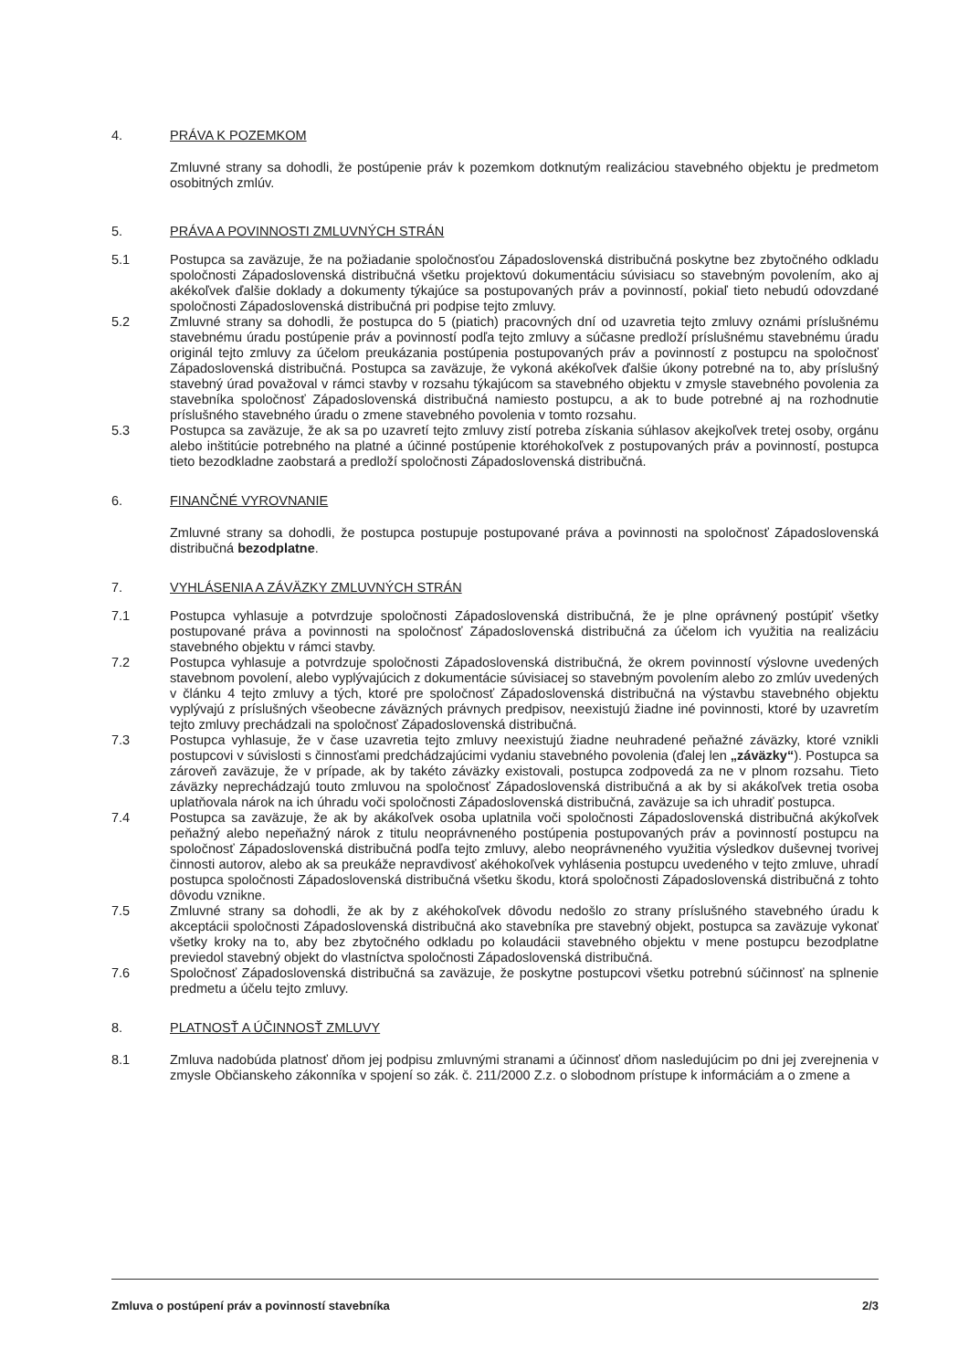4. PRÁVA K POZEMKOM
Zmluvné strany sa dohodli, že postúpenie práv k pozemkom dotknutým realizáciou stavebného objektu je predmetom osobitných zmlúv.
5. PRÁVA A POVINNOSTI ZMLUVNÝCH STRÁN
5.1 Postupca sa zaväzuje, že na požiadanie spoločnosťou Západoslovenská distribučná poskytne bez zbytočného odkladu spoločnosti Západoslovenská distribučná všetku projektovú dokumentáciu súvisiacu so stavebným povolením, ako aj akékoľvek ďalšie doklady a dokumenty týkajúce sa postupovaných práv a povinností, pokiaľ tieto nebudú odovzdané spoločnosti Západoslovenská distribučná pri podpise tejto zmluvy.
5.2 Zmluvné strany sa dohodli, že postupca do 5 (piatich) pracovných dní od uzavretia tejto zmluvy oznámi príslušnému stavebnému úradu postúpenie práv a povinností podľa tejto zmluvy a súčasne predloží príslušnému stavebnému úradu originál tejto zmluvy za účelom preukázania postúpenia postupovaných práv a povinností z postupcu na spoločnosť Západoslovenská distribučná. Postupca sa zaväzuje, že vykoná akékoľvek ďalšie úkony potrebné na to, aby príslušný stavebný úrad považoval v rámci stavby v rozsahu týkajúcom sa stavebného objektu v zmysle stavebného povolenia za stavebníka spoločnosť Západoslovenská distribučná namiesto postupcu, a ak to bude potrebné aj na rozhodnutie príslušného stavebného úradu o zmene stavebného povolenia v tomto rozsahu.
5.3 Postupca sa zaväzuje, že ak sa po uzavretí tejto zmluvy zistí potreba získania súhlasov akejkoľvek tretej osoby, orgánu alebo inštitúcie potrebného na platné a účinné postúpenie ktoréhokoľvek z postupovaných práv a povinností, postupca tieto bezodkladne zaobstará a predloží spoločnosti Západoslovenská distribučná.
6. FINANČNÉ VYROVNANIE
Zmluvné strany sa dohodli, že postupca postupuje postupované práva a povinnosti na spoločnosť Západoslovenská distribučná bezodplatne.
7. VYHLÁSENIA A ZÁVÄZKY ZMLUVNÝCH STRÁN
7.1 Postupca vyhlasuje a potvrdzuje spoločnosti Západoslovenská distribučná, že je plne oprávnený postúpiť všetky postupované práva a povinnosti na spoločnosť Západoslovenská distribučná za účelom ich využitia na realizáciu stavebného objektu v rámci stavby.
7.2 Postupca vyhlasuje a potvrdzuje spoločnosti Západoslovenská distribučná, že okrem povinností výslovne uvedených stavebnom povolení, alebo vyplývajúcich z dokumentácie súvisiacej so stavebným povolením alebo zo zmlúv uvedených v článku 4 tejto zmluvy a tých, ktoré pre spoločnosť Západoslovenská distribučná na výstavbu stavebného objektu vyplývajú z príslušných všeobecne záväzných právnych predpisov, neexistujú žiadne iné povinnosti, ktoré by uzavretím tejto zmluvy prechádzali na spoločnosť Západoslovenská distribučná.
7.3 Postupca vyhlasuje, že v čase uzavretia tejto zmluvy neexistujú žiadne neuhradené peňažné záväzky, ktoré vznikli postupcovi v súvislosti s činnosťami predchádzajúcimi vydaniu stavebného povolenia (ďalej len „záväzky“). Postupca sa zároveň zaväzuje, že v prípade, ak by takéto záväzky existovali, postupca zodpovedá za ne v plnom rozsahu. Tieto záväzky neprechádzajú touto zmluvou na spoločnosť Západoslovenská distribučná a ak by si akákoľvek tretia osoba uplatňovala nárok na ich úhradu voči spoločnosti Západoslovenská distribučná, zaväzuje sa ich uhradiť postupca.
7.4 Postupca sa zaväzuje, že ak by akákoľvek osoba uplatnila voči spoločnosti Západoslovenská distribučná akýkoľvek peňažný alebo nepeňažný nárok z titulu neoprávneného postúpenia postupovaných práv a povinností postupcu na spoločnosť Západoslovenská distribučná podľa tejto zmluvy, alebo neoprávneného využitia výsledkov duševnej tvorivej činnosti autorov, alebo ak sa preukáže nepravdivosť akéhokoľvek vyhlásenia postupcu uvedeného v tejto zmluve, uhradí postupca spoločnosti Západoslovenská distribučná všetku škodu, ktorá spoločnosti Západoslovenská distribučná z tohto dôvodu vznikne.
7.5 Zmluvné strany sa dohodli, že ak by z akéhokoľvek dôvodu nedošlo zo strany príslušného stavebného úradu k akceptácii spoločnosti Západoslovenská distribučná ako stavebníka pre stavebný objekt, postupca sa zaväzuje vykonať všetky kroky na to, aby bez zbytočného odkladu po kolaudácii stavebného objektu v mene postupcu bezodplatne previedol stavebný objekt do vlastníctva spoločnosti Západoslovenská distribučná.
7.6 Spoločnosť Západoslovenská distribučná sa zaväzuje, že poskytne postupcovi všetku potrebnú súčinnosť na splnenie predmetu a účelu tejto zmluvy.
8. PLATNOSŤ A ÚČINNOSŤ ZMLUVY
8.1 Zmluva nadobúda platnosť dňom jej podpisu zmluvnými stranami a účinnosť dňom nasledujúcim po dni jej zverejnenia v zmysle Občianskeho zákonníka v spojení so zák. č. 211/2000 Z.z. o slobodnom prístupe k informáciám a o zmene a
Zmluva o postúpení práv a povinností stavebníka 2/3